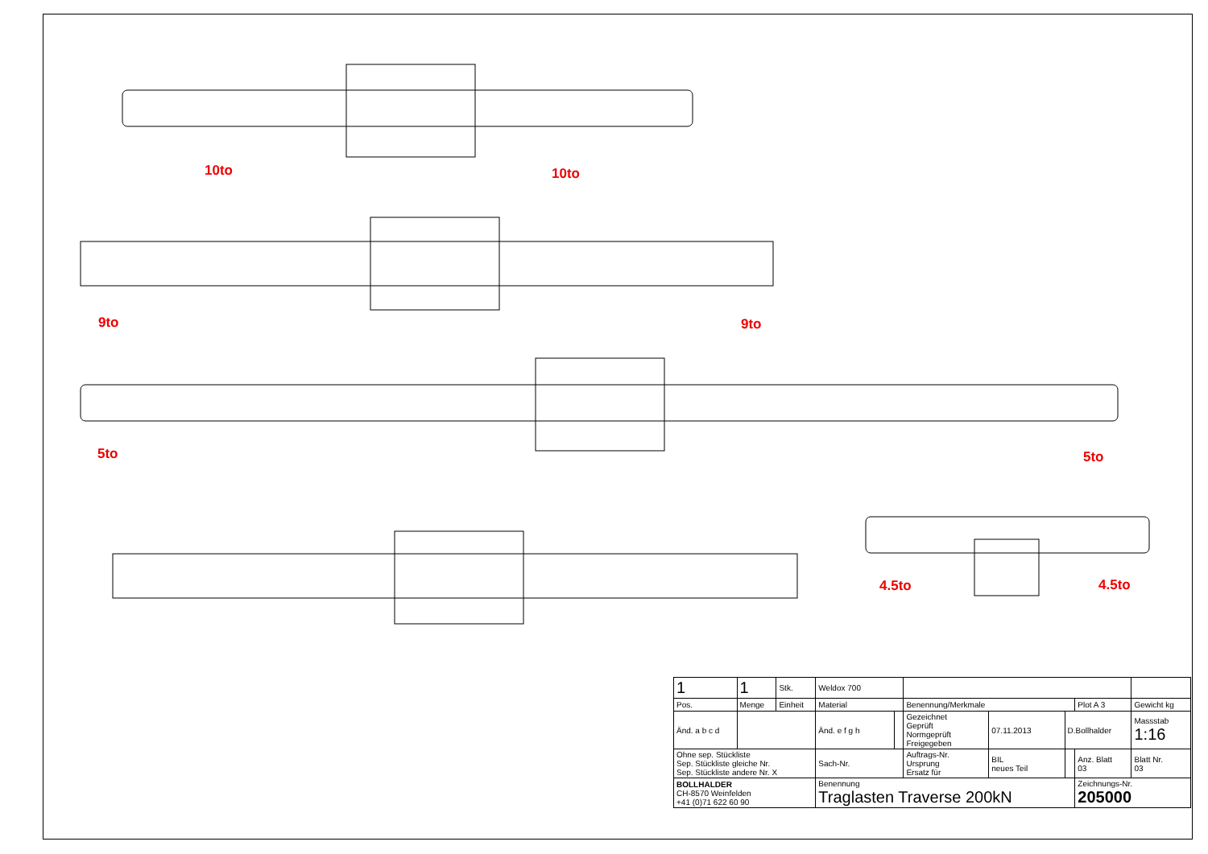10to 10to
9to 9to
5to 5to
4.5to 4.5to
| 1 | 1 | Stk. | Weldox 700 | | | | | | |
| Pos. | Menge | Einheit | Material | | Benennung/Merkmale | | | Plot A 3 | Gewicht kg |
| Änd. a b c d | | | Änd. e f g h | | Gezeichnet Geprüft Normgeprüft Freigegeben | 07.11.2013 | D.Bollhalder | | Massstab 1:16 |
| Ohne sep. Stückliste Sep. Stückliste gleiche Nr. Sep. Stückliste andere Nr. X | | | Sach-Nr. | | Auftrags-Nr. Ursprung Ersatz für | BIL neues Teil | | Anz. Blatt 03 | Blatt Nr. 03 |
| BOLLHALDER CH-8570 Weinfelden +41 (0)71 622 60 90 | | | Benennung Traglasten Traverse 200kN | | | | | Zeichnungs-Nr. 205000 | |